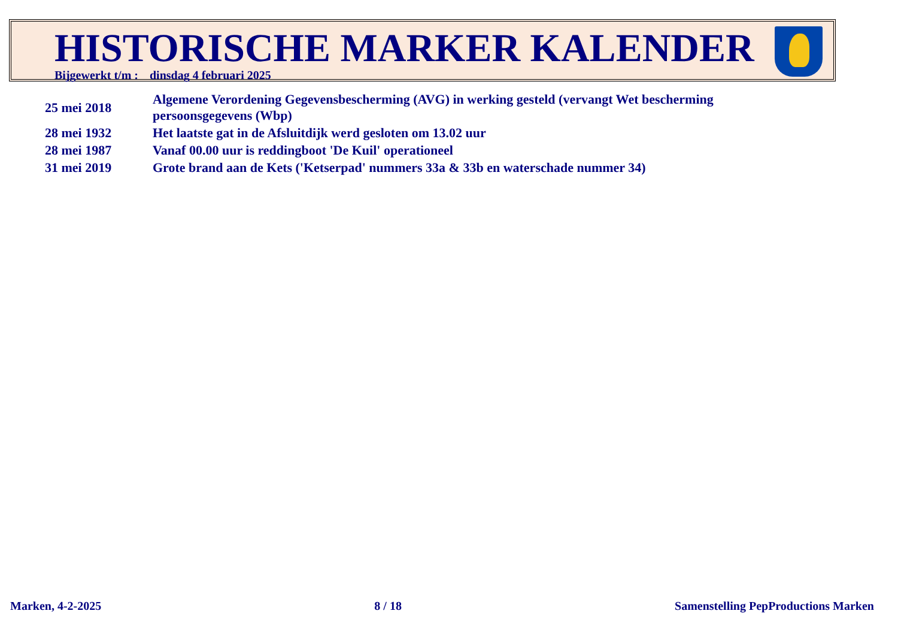HISTORISCHE MARKER KALENDER
Bijgewerkt t/m : dinsdag 4 februari 2025
| 25 mei 2018 | Algemene Verordening Gegevensbescherming (AVG) in werking gesteld (vervangt Wet bescherming persoonsgegevens (Wbp) |
| 28 mei 1932 | Het laatste gat in de Afsluitdijk werd gesloten om 13.02 uur |
| 28 mei 1987 | Vanaf 00.00 uur is reddingboot 'De Kuil' operationeel |
| 31 mei 2019 | Grote brand aan de Kets ('Ketserpad' nummers 33a & 33b en waterschade nummer 34) |
Marken, 4-2-2025 8 / 18 Samenstelling PepProductions Marken